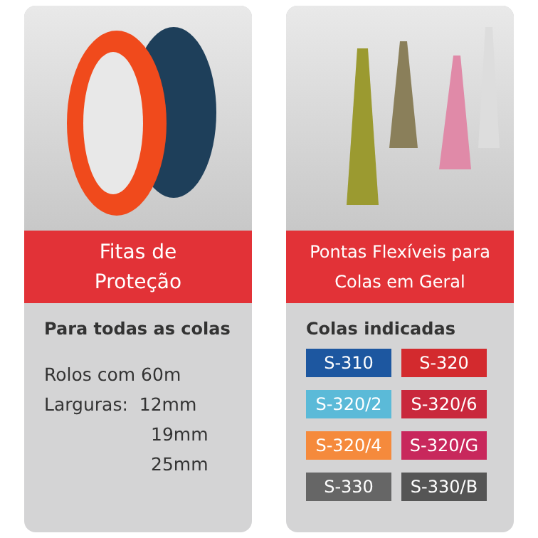Fitas de
Proteção
Para todas as colas
Rolos com 60m
Larguras: 12mm
19mm
25mm
Pontas Flexíveis para
Colas em Geral
Colas indicadas
S-310
S-320
S-320/2
S-320/6
S-320/4
S-320/G
S-330
S-330/B